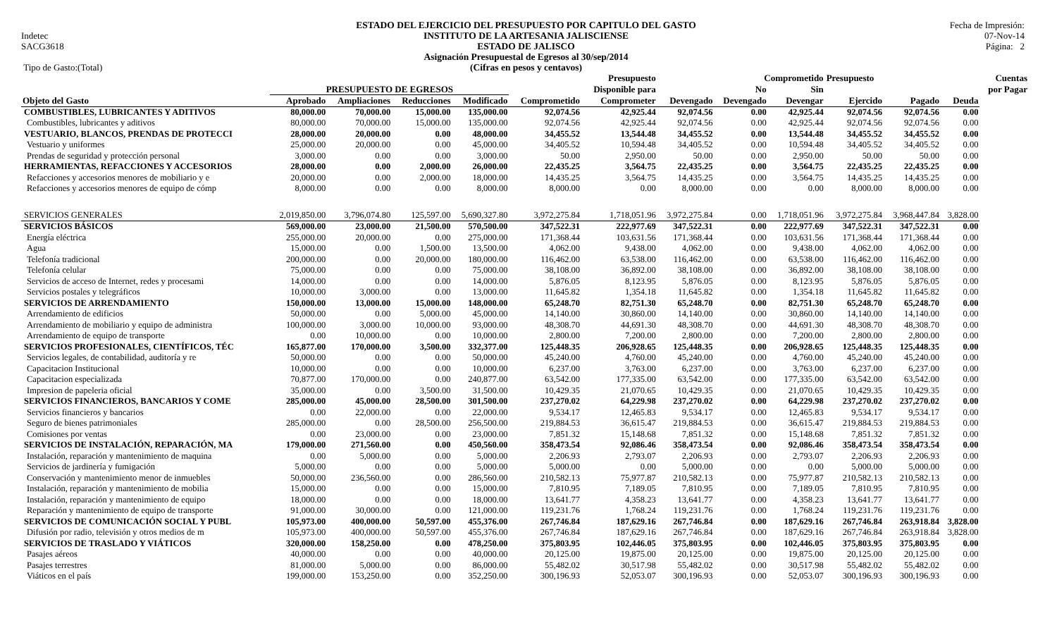Indetec
SACG3618
Tipo de Gasto:(Total)
ESTADO DEL EJERCICIO DEL PRESUPUESTO POR CAPITULO DEL GASTO
INSTITUTO DE LA ARTESANIA JALISCIENSE
ESTADO DE JALISCO
Asignación Presupuestal de Egresos al 30/sep/2014
(Cifras en pesos y centavos)
Fecha de Impresión:
07-Nov-14
Página: 2
| | | | | | | Presupuesto | | Comprometido | | Presupuesto | | | Cuentas |
| --- | --- | --- | --- | --- | --- | --- | --- | --- | --- | --- | --- | --- | --- |
| | PRESUPUESTO DE EGRESOS | | | | | Disponible para | | No | Sin | | | | por Pagar |
| Objeto del Gasto | Aprobado | Ampliaciones | Reducciones | Modificado | Comprometido | Comprometer | Devengado | Devengado | Devengar | Ejercido | Pagado | Deuda | |
| COMBUSTIBLES, LUBRICANTES Y ADITIVOS | 80,000.00 | 70,000.00 | 15,000.00 | 135,000.00 | 92,074.56 | 42,925.44 | 92,074.56 | 0.00 | 42,925.44 | 92,074.56 | 92,074.56 | 0.00 | |
| Combustibles, lubricantes y aditivos | 80,000.00 | 70,000.00 | 15,000.00 | 135,000.00 | 92,074.56 | 42,925.44 | 92,074.56 | 0.00 | 42,925.44 | 92,074.56 | 92,074.56 | 0.00 | |
| VESTUARIO, BLANCOS, PRENDAS DE PROTECCI | 28,000.00 | 20,000.00 | 0.00 | 48,000.00 | 34,455.52 | 13,544.48 | 34,455.52 | 0.00 | 13,544.48 | 34,455.52 | 34,455.52 | 0.00 | |
| Vestuario y uniformes | 25,000.00 | 20,000.00 | 0.00 | 45,000.00 | 34,405.52 | 10,594.48 | 34,405.52 | 0.00 | 10,594.48 | 34,405.52 | 34,405.52 | 0.00 | |
| Prendas de seguridad y protección personal | 3,000.00 | 0.00 | 0.00 | 3,000.00 | 50.00 | 2,950.00 | 50.00 | 0.00 | 2,950.00 | 50.00 | 50.00 | 0.00 | |
| HERRAMIENTAS, REFACCIONES Y ACCESORIOS | 28,000.00 | 0.00 | 2,000.00 | 26,000.00 | 22,435.25 | 3,564.75 | 22,435.25 | 0.00 | 3,564.75 | 22,435.25 | 22,435.25 | 0.00 | |
| Refacciones y accesorios menores de mobiliario y e | 20,000.00 | 0.00 | 2,000.00 | 18,000.00 | 14,435.25 | 3,564.75 | 14,435.25 | 0.00 | 3,564.75 | 14,435.25 | 14,435.25 | 0.00 | |
| Refacciones y accesorios menores de equipo de cómp | 8,000.00 | 0.00 | 0.00 | 8,000.00 | 8,000.00 | 0.00 | 8,000.00 | 0.00 | 0.00 | 8,000.00 | 8,000.00 | 0.00 | |
| SERVICIOS GENERALES | 2,019,850.00 | 3,796,074.80 | 125,597.00 | 5,690,327.80 | 3,972,275.84 | 1,718,051.96 | 3,972,275.84 | 0.00 | 1,718,051.96 | 3,972,275.84 | 3,968,447.84 | 3,828.00 | |
| SERVICIOS BÁSICOS | 569,000.00 | 23,000.00 | 21,500.00 | 570,500.00 | 347,522.31 | 222,977.69 | 347,522.31 | 0.00 | 222,977.69 | 347,522.31 | 347,522.31 | 0.00 | |
| Energía eléctrica | 255,000.00 | 20,000.00 | 0.00 | 275,000.00 | 171,368.44 | 103,631.56 | 171,368.44 | 0.00 | 103,631.56 | 171,368.44 | 171,368.44 | 0.00 | |
| Agua | 15,000.00 | 0.00 | 1,500.00 | 13,500.00 | 4,062.00 | 9,438.00 | 4,062.00 | 0.00 | 9,438.00 | 4,062.00 | 4,062.00 | 0.00 | |
| Telefonía tradicional | 200,000.00 | 0.00 | 20,000.00 | 180,000.00 | 116,462.00 | 63,538.00 | 116,462.00 | 0.00 | 63,538.00 | 116,462.00 | 116,462.00 | 0.00 | |
| Telefonía celular | 75,000.00 | 0.00 | 0.00 | 75,000.00 | 38,108.00 | 36,892.00 | 38,108.00 | 0.00 | 36,892.00 | 38,108.00 | 38,108.00 | 0.00 | |
| Servicios de acceso de Internet, redes y procesami | 14,000.00 | 0.00 | 0.00 | 14,000.00 | 5,876.05 | 8,123.95 | 5,876.05 | 0.00 | 8,123.95 | 5,876.05 | 5,876.05 | 0.00 | |
| Servicios postales y telegráficos | 10,000.00 | 3,000.00 | 0.00 | 13,000.00 | 11,645.82 | 1,354.18 | 11,645.82 | 0.00 | 1,354.18 | 11,645.82 | 11,645.82 | 0.00 | |
| SERVICIOS DE ARRENDAMIENTO | 150,000.00 | 13,000.00 | 15,000.00 | 148,000.00 | 65,248.70 | 82,751.30 | 65,248.70 | 0.00 | 82,751.30 | 65,248.70 | 65,248.70 | 0.00 | |
| Arrendamiento de edificios | 50,000.00 | 0.00 | 5,000.00 | 45,000.00 | 14,140.00 | 30,860.00 | 14,140.00 | 0.00 | 30,860.00 | 14,140.00 | 14,140.00 | 0.00 | |
| Arrendamiento de mobiliario y equipo de administra | 100,000.00 | 3,000.00 | 10,000.00 | 93,000.00 | 48,308.70 | 44,691.30 | 48,308.70 | 0.00 | 44,691.30 | 48,308.70 | 48,308.70 | 0.00 | |
| Arrendamiento de equipo de transporte | 0.00 | 10,000.00 | 0.00 | 10,000.00 | 2,800.00 | 7,200.00 | 2,800.00 | 0.00 | 7,200.00 | 2,800.00 | 2,800.00 | 0.00 | |
| SERVICIOS PROFESIONALES, CIENTÍFICOS, TÉC | 165,877.00 | 170,000.00 | 3,500.00 | 332,377.00 | 125,448.35 | 206,928.65 | 125,448.35 | 0.00 | 206,928.65 | 125,448.35 | 125,448.35 | 0.00 | |
| Servicios legales, de contabilidad, auditoría y re | 50,000.00 | 0.00 | 0.00 | 50,000.00 | 45,240.00 | 4,760.00 | 45,240.00 | 0.00 | 4,760.00 | 45,240.00 | 45,240.00 | 0.00 | |
| Capacitacion Institucional | 10,000.00 | 0.00 | 0.00 | 10,000.00 | 6,237.00 | 3,763.00 | 6,237.00 | 0.00 | 3,763.00 | 6,237.00 | 6,237.00 | 0.00 | |
| Capacitacion especializada | 70,877.00 | 170,000.00 | 0.00 | 240,877.00 | 63,542.00 | 177,335.00 | 63,542.00 | 0.00 | 177,335.00 | 63,542.00 | 63,542.00 | 0.00 | |
| Impresion de papeleria oficial | 35,000.00 | 0.00 | 3,500.00 | 31,500.00 | 10,429.35 | 21,070.65 | 10,429.35 | 0.00 | 21,070.65 | 10,429.35 | 10,429.35 | 0.00 | |
| SERVICIOS FINANCIEROS, BANCARIOS Y COME | 285,000.00 | 45,000.00 | 28,500.00 | 301,500.00 | 237,270.02 | 64,229.98 | 237,270.02 | 0.00 | 64,229.98 | 237,270.02 | 237,270.02 | 0.00 | |
| Servicios financieros y bancarios | 0.00 | 22,000.00 | 0.00 | 22,000.00 | 9,534.17 | 12,465.83 | 9,534.17 | 0.00 | 12,465.83 | 9,534.17 | 9,534.17 | 0.00 | |
| Seguro de bienes patrimoniales | 285,000.00 | 0.00 | 28,500.00 | 256,500.00 | 219,884.53 | 36,615.47 | 219,884.53 | 0.00 | 36,615.47 | 219,884.53 | 219,884.53 | 0.00 | |
| Comisiones por ventas | 0.00 | 23,000.00 | 0.00 | 23,000.00 | 7,851.32 | 15,148.68 | 7,851.32 | 0.00 | 15,148.68 | 7,851.32 | 7,851.32 | 0.00 | |
| SERVICIOS DE INSTALACIÓN, REPARACIÓN, MA | 179,000.00 | 271,560.00 | 0.00 | 450,560.00 | 358,473.54 | 92,086.46 | 358,473.54 | 0.00 | 92,086.46 | 358,473.54 | 358,473.54 | 0.00 | |
| Instalación, reparación y mantenimiento de maquina | 0.00 | 5,000.00 | 0.00 | 5,000.00 | 2,206.93 | 2,793.07 | 2,206.93 | 0.00 | 2,793.07 | 2,206.93 | 2,206.93 | 0.00 | |
| Servicios de jardinería y fumigación | 5,000.00 | 0.00 | 0.00 | 5,000.00 | 5,000.00 | 0.00 | 5,000.00 | 0.00 | 0.00 | 5,000.00 | 5,000.00 | 0.00 | |
| Conservación y mantenimiento menor de inmuebles | 50,000.00 | 236,560.00 | 0.00 | 286,560.00 | 210,582.13 | 75,977.87 | 210,582.13 | 0.00 | 75,977.87 | 210,582.13 | 210,582.13 | 0.00 | |
| Instalación, reparación y mantenimiento de mobilia | 15,000.00 | 0.00 | 0.00 | 15,000.00 | 7,810.95 | 7,189.05 | 7,810.95 | 0.00 | 7,189.05 | 7,810.95 | 7,810.95 | 0.00 | |
| Instalación, reparación y mantenimiento de equipo | 18,000.00 | 0.00 | 0.00 | 18,000.00 | 13,641.77 | 4,358.23 | 13,641.77 | 0.00 | 4,358.23 | 13,641.77 | 13,641.77 | 0.00 | |
| Reparación y mantenimiento de equipo de transporte | 91,000.00 | 30,000.00 | 0.00 | 121,000.00 | 119,231.76 | 1,768.24 | 119,231.76 | 0.00 | 1,768.24 | 119,231.76 | 119,231.76 | 0.00 | |
| SERVICIOS DE COMUNICACIÓN SOCIAL Y PUBL | 105,973.00 | 400,000.00 | 50,597.00 | 455,376.00 | 267,746.84 | 187,629.16 | 267,746.84 | 0.00 | 187,629.16 | 267,746.84 | 263,918.84 | 3,828.00 | |
| Difusión por radio, televisión y otros medios de m | 105,973.00 | 400,000.00 | 50,597.00 | 455,376.00 | 267,746.84 | 187,629.16 | 267,746.84 | 0.00 | 187,629.16 | 267,746.84 | 263,918.84 | 3,828.00 | |
| SERVICIOS DE TRASLADO Y VIÁTICOS | 320,000.00 | 158,250.00 | 0.00 | 478,250.00 | 375,803.95 | 102,446.05 | 375,803.95 | 0.00 | 102,446.05 | 375,803.95 | 375,803.95 | 0.00 | |
| Pasajes aéreos | 40,000.00 | 0.00 | 0.00 | 40,000.00 | 20,125.00 | 19,875.00 | 20,125.00 | 0.00 | 19,875.00 | 20,125.00 | 20,125.00 | 0.00 | |
| Pasajes terrestres | 81,000.00 | 5,000.00 | 0.00 | 86,000.00 | 55,482.02 | 30,517.98 | 55,482.02 | 0.00 | 30,517.98 | 55,482.02 | 55,482.02 | 0.00 | |
| Viáticos en el país | 199,000.00 | 153,250.00 | 0.00 | 352,250.00 | 300,196.93 | 52,053.07 | 300,196.93 | 0.00 | 52,053.07 | 300,196.93 | 300,196.93 | 0.00 | |